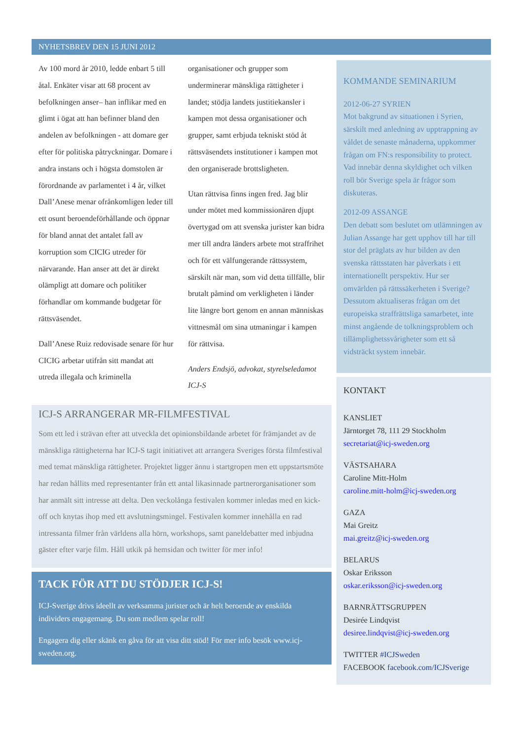NYHETSBREV DEN 15 JUNI 2012
Av 100 mord år 2010, ledde enbart 5 till åtal. Enkäter visar att 68 procent av befolkningen anser– han inflikar med en glimt i ögat att han befinner bland den andelen av befolkningen - att domare ger efter för politiska påtryckningar. Domare i andra instans och i högsta domstolen är förordnande av parlamentet i 4 år, vilket Dall’Anese menar ofrånkomligen leder till ett osunt beroendeförhållande och öppnar för bland annat det antalet fall av korruption som CICIG utreder för närvarande. Han anser att det är direkt olämpligt att domare och politiker förhandlar om kommande budgetar för rättsväsendet.
Dall’Anese Ruiz redovisade senare för hur CICIG arbetar utifrån sitt mandat att utreda illegala och kriminella
organisationer och grupper som underminerar mänskliga rättigheter i landet; stödja landets justitiekansler i kampen mot dessa organisationer och grupper, samt erbjuda tekniskt stöd åt rättsväsendets institutioner i kampen mot den organiserade brottsligheten.
Utan rättvisa finns ingen fred. Jag blir under mötet med kommissionären djupt övertygad om att svenska jurister kan bidra mer till andra länders arbete mot straffrihet och för ett välfungerande rättssystem, särskilt när man, som vid detta tillfälle, blir brutalt påmind om verkligheten i länder lite längre bort genom en annan människas vittnesmål om sina utmaningar i kampen för rättvisa.
Anders Endsjö, advokat, styrelseledamot ICJ-S
ICJ-S ARRANGERAR MR-FILMFESTIVAL
Som ett led i strävan efter att utveckla det opinionsbildande arbetet för främjandet av de mänskliga rättigheterna har ICJ-S tagit initiativet att arrangera Sveriges första filmfestival med temat mänskliga rättigheter. Projektet ligger ännu i startgropen men ett uppstartsmöte har redan hållits med representanter från ett antal likasinnade partnerorganisationer som har anmält sitt intresse att delta. Den veckolånga festivalen kommer inledas med en kick-off och knytas ihop med ett avslutningsmingel. Festivalen kommer innehålla en rad intressanta filmer från världens alla hörn, workshops, samt paneldebatter med inbjudna gäster efter varje film. Håll utkik på hemsidan och twitter för mer info!
TACK FÖR ATT DU STÖDJER ICJ-S!
ICJ-Sverige drivs ideellt av verksamma jurister och är helt beroende av enskilda individers engagemang. Du som medlem spelar roll!
Engagera dig eller skänk en gåva för att visa ditt stöd! För mer info besök www.icj-sweden.org.
KOMMANDE SEMINARIUM
2012-06-27 SYRIEN
Mot bakgrund av situationen i Syrien, särskilt med anledning av upptrappning av våldet de senaste månaderna, uppkommer frågan om FN:s responsibility to protect. Vad innebär denna skyldighet och vilken roll bör Sverige spela är frågor som diskuteras.
2012-09 ASSANGE
Den debatt som beslutet om utlämningen av Julian Assange har gett upphov till har till stor del präglats av hur bilden av den svenska rättsstaten har påverkats i ett internationellt perspektiv. Hur ser omvärlden på rättssäkerheten i Sverige? Dessutom aktualiseras frågan om det europeiska straffrättsliga samarbetet, inte minst angående de tolkningsproblem och tillämplighetssvårigheter som ett så vidsträckt system innebär.
KONTAKT
KANSLIET
Järntorget 78, 111 29 Stockholm
secretariat@icj-sweden.org
VÄSTSAHARA
Caroline Mitt-Holm
caroline.mitt-holm@icj-sweden.org
GAZA
Mai Greitz
mai.greitz@icj-sweden.org
BELARUS
Oskar Eriksson
oskar.eriksson@icj-sweden.org
BARNRÄTTSGRUPPEN
Desirée Lindqvist
desiree.lindqvist@icj-sweden.org
TWITTER #ICJSweden
FACEBOOK facebook.com/ICJSverige